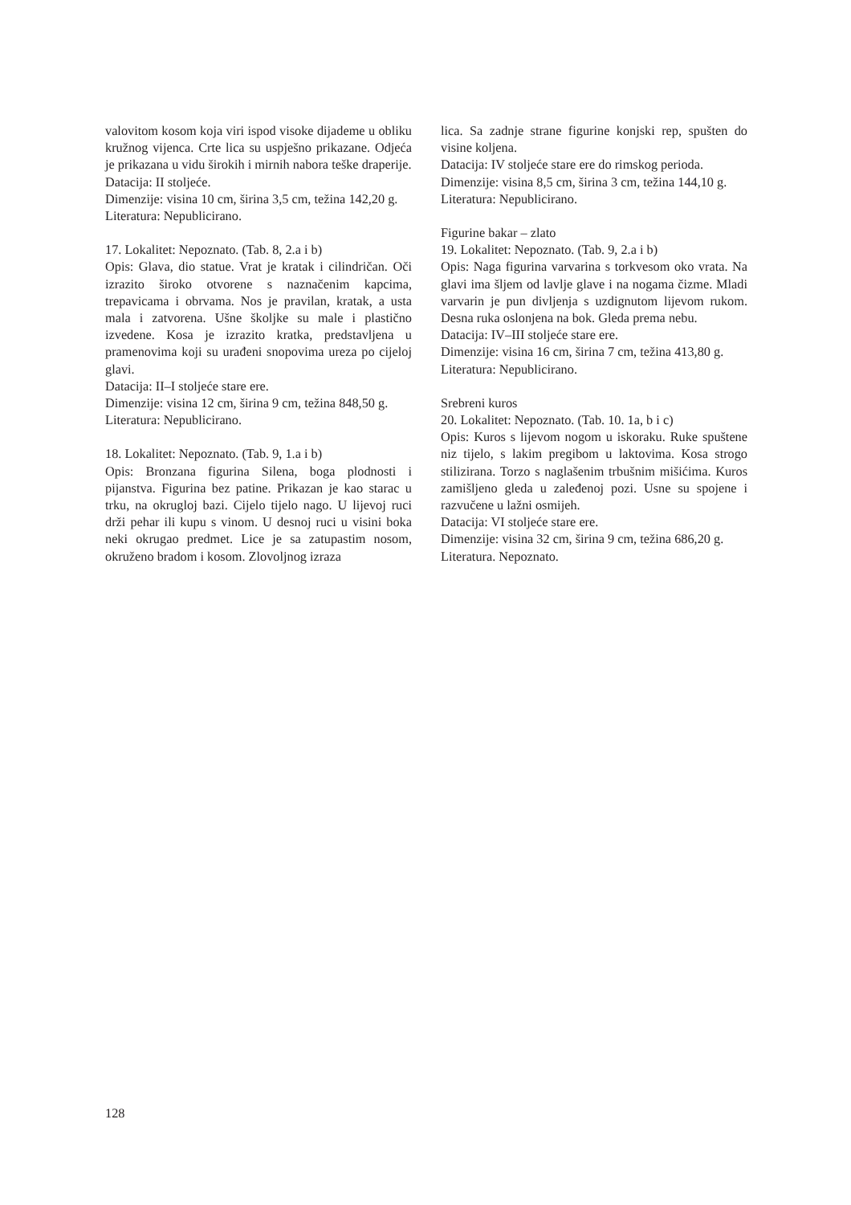valovitom kosom koja viri ispod visoke dijademe u obliku kružnog vijenca. Crte lica su uspješno prikazane. Odjeća je prikazana u vidu širokih i mirnih nabora teške draperije.
Datacija: II stoljeće.
Dimenzije: visina 10 cm, širina 3,5 cm, težina 142,20 g.
Literatura: Nepublicirano.
17. Lokalitet: Nepoznato. (Tab. 8, 2.a i b)
Opis: Glava, dio statue. Vrat je kratak i cilindričan. Oči izrazito široko otvorene s naznačenim kapcima, trepavicama i obrvama. Nos je pravilan, kratak, a usta mala i zatvorena. Ušne školjke su male i plastično izvedene. Kosa je izrazito kratka, predstavljena u pramenovima koji su urađeni snopovima ureza po cijeloj glavi.
Datacija: II–I stoljeće stare ere.
Dimenzije: visina 12 cm, širina 9 cm, težina 848,50 g.
Literatura: Nepublicirano.
18. Lokalitet: Nepoznato. (Tab. 9, 1.a i b)
Opis: Bronzana figurina Silena, boga plodnosti i pijanstva. Figurina bez patine. Prikazan je kao starac u trku, na okrugloj bazi. Cijelo tijelo nago. U lijevoj ruci drži pehar ili kupu s vinom. U desnoj ruci u visini boka neki okrugao predmet. Lice je sa zatupastim nosom, okruženo bradom i kosom. Zlovoljnog izraza
lica. Sa zadnje strane figurine konjski rep, spušten do visine koljena.
Datacija: IV stoljeće stare ere do rimskog perioda.
Dimenzije: visina 8,5 cm, širina 3 cm, težina 144,10 g.
Literatura: Nepublicirano.
Figurine bakar – zlato
19. Lokalitet: Nepoznato. (Tab. 9, 2.a i b)
Opis: Naga figurina varvarina s torkvesom oko vrata. Na glavi ima šljem od lavlje glave i na nogama čizme. Mladi varvarin je pun divljenja s uzdignutom lijevom rukom. Desna ruka oslonjena na bok. Gleda prema nebu.
Datacija: IV–III stoljeće stare ere.
Dimenzije: visina 16 cm, širina 7 cm, težina 413,80 g.
Literatura: Nepublicirano.
Srebreni kuros
20. Lokalitet: Nepoznato. (Tab. 10. 1a, b i c)
Opis: Kuros s lijevom nogom u iskoraku. Ruke spuštene niz tijelo, s lakim pregibom u laktovima. Kosa strogo stilizirana. Torzo s naglašenim trbušnim mišićima. Kuros zamišljeno gleda u zaleđenoj pozi. Usne su spojene i razvučene u lažni osmijeh.
Datacija: VI stoljeće stare ere.
Dimenzije: visina 32 cm, širina 9 cm, težina 686,20 g.
Literatura. Nepoznato.
128